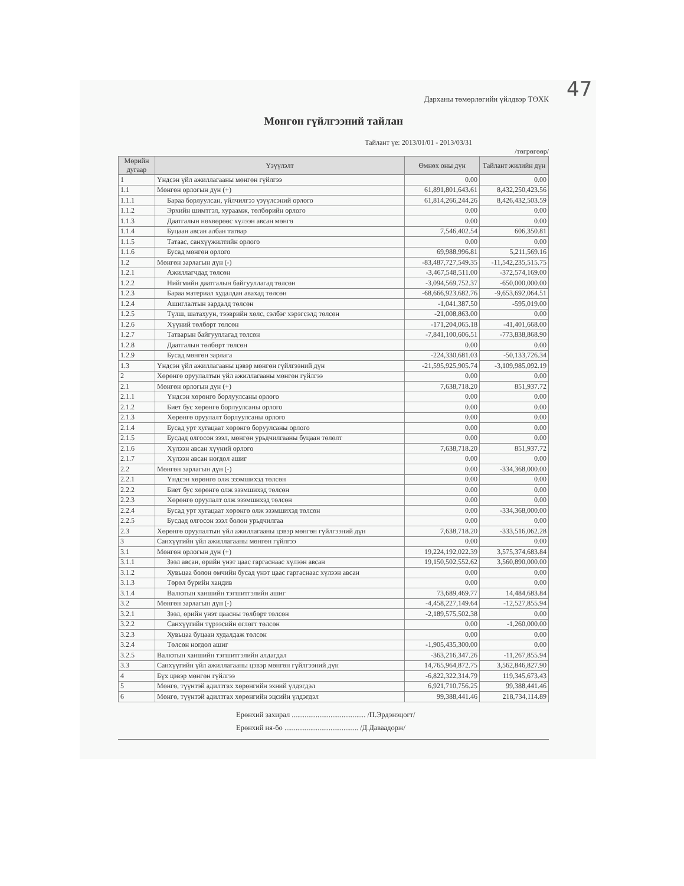47
Дарханы төмөрлөгийн үйлдвэр ТӨХК
Мөнгөн гүйлгээний тайлан
Тайлант үе: 2013/01/01 - 2013/03/31
/төгрөгөөр/
| Мөрийн дугаар | Үзүүлэлт | Өмнөх оны дүн | Тайлант жилийн дүн |
| --- | --- | --- | --- |
| 1 | Үндсэн үйл ажиллагааны мөнгөн гүйлгээ | 0.00 | 0.00 |
| 1.1 | Мөнгөн орлогын дүн (+) | 61,891,801,643.61 | 8,432,250,423.56 |
| 1.1.1 | Бараа борлуулсан, үйлчилгээ үзүүлсэний орлого | 61,814,266,244.26 | 8,426,432,503.59 |
| 1.1.2 | Эрхийн шимтгэл, хураамж, төлбөрийн орлого | 0.00 | 0.00 |
| 1.1.3 | Даатгалын нөхвөрөөс хүлээн авсан мөнгө | 0.00 | 0.00 |
| 1.1.4 | Буцаан авсан албан татвар | 7,546,402.54 | 606,350.81 |
| 1.1.5 | Татаас, санхүүжилтийн орлого | 0.00 | 0.00 |
| 1.1.6 | Бусад мөнгөн орлого | 69,988,996.81 | 5,211,569.16 |
| 1.2 | Мөнгөн зарлагын дүн (-) | -83,487,727,549.35 | -11,542,235,515.75 |
| 1.2.1 | Ажиллагчдад төлсөн | -3,467,548,511.00 | -372,574,169.00 |
| 1.2.2 | Нийгмийн даатгалын байгууллагад төлсөн | -3,094,569,752.37 | -650,000,000.00 |
| 1.2.3 | Бараа материал худалдан авахад төлсөн | -68,666,923,682.76 | -9,653,692,064.51 |
| 1.2.4 | Ашиглалтын зардалд төлсөн | -1,041,387.50 | -595,019.00 |
| 1.2.5 | Түлш, шатахуун, тээврийн хөлс, сэлбэг хэрэгсэлд төлсөн | -21,008,863.00 | 0.00 |
| 1.2.6 | Хүүний төлбөрт төлсөн | -171,204,065.18 | -41,401,668.00 |
| 1.2.7 | Татварын байгууллагад төлсөн | -7,841,100,606.51 | -773,838,868.90 |
| 1.2.8 | Даатгалын төлбөрт төлсөн | 0.00 | 0.00 |
| 1.2.9 | Бусад мөнгөн зарлага | -224,330,681.03 | -50,133,726.34 |
| 1.3 | Үндсэн үйл ажиллагааны цэвэр мөнгөн гүйлгээний дүн | -21,595,925,905.74 | -3,109,985,092.19 |
| 2 | Хөрөнгө оруулалтын үйл ажиллагааны мөнгөн гүйлгээ | 0.00 | 0.00 |
| 2.1 | Мөнгөн орлогын дүн (+) | 7,638,718.20 | 851,937.72 |
| 2.1.1 | Үндсэн хөрөнгө борлуулсаны орлого | 0.00 | 0.00 |
| 2.1.2 | Биет бус хөрөнгө борлуулсаны орлого | 0.00 | 0.00 |
| 2.1.3 | Хөрөнгө оруулалт борлуулсаны орлого | 0.00 | 0.00 |
| 2.1.4 | Бусад урт хугацаат хөрөнгө боруулсаны орлого | 0.00 | 0.00 |
| 2.1.5 | Бусдад олгосон зээл, мөнгөн урьдчилгааны буцаан төлөлт | 0.00 | 0.00 |
| 2.1.6 | Хүлээн авсан хүүний орлого | 7,638,718.20 | 851,937.72 |
| 2.1.7 | Хүлээн авсан ногдол ашиг | 0.00 | 0.00 |
| 2.2 | Мөнгөн зарлагын дүн (-) | 0.00 | -334,368,000.00 |
| 2.2.1 | Үндсэн хөрөнгө олж эзэмшихэд төлсөн | 0.00 | 0.00 |
| 2.2.2 | Биет бус хөрөнгө олж эзэмшихэд төлсөн | 0.00 | 0.00 |
| 2.2.3 | Хөрөнгө оруулалт олж эзэмшихэд төлсөн | 0.00 | 0.00 |
| 2.2.4 | Бусад урт хугацаат хөрөнгө олж эзэмшихэд төлсөн | 0.00 | -334,368,000.00 |
| 2.2.5 | Бусдад олгосон зээл болон урьдчилгаа | 0.00 | 0.00 |
| 2.3 | Хөрөнгө оруулалтын үйл ажиллагааны цэвэр мөнгөн гүйлгээний дүн | 7,638,718.20 | -333,516,062.28 |
| 3 | Санхүүгийн үйл ажиллагааны мөнгөн гүйлгээ | 0.00 | 0.00 |
| 3.1 | Мөнгөн орлогын дүн (+) | 19,224,192,022.39 | 3,575,374,683.84 |
| 3.1.1 | Зээл авсан, өрийн үнэт цаас гаргаснаас хүлээн авсан | 19,150,502,552.62 | 3,560,890,000.00 |
| 3.1.2 | Хувьцаа болон өмчийн бусад үнэт цаас гаргаснаас хүлээн авсан | 0.00 | 0.00 |
| 3.1.3 | Төрөл бүрийн хандив | 0.00 | 0.00 |
| 3.1.4 | Валютын ханшийн тэгшитгэлийн ашиг | 73,689,469.77 | 14,484,683.84 |
| 3.2 | Мөнгөн зарлагын дүн (-) | -4,458,227,149.64 | -12,527,855.94 |
| 3.2.1 | Зээл, өрийн үнэт цаасны төлбөрт төлсөн | -2,189,575,502.38 | 0.00 |
| 3.2.2 | Санхүүгийн түрээсийн өглөгт төлсөн | 0.00 | -1,260,000.00 |
| 3.2.3 | Хувьцаа буцаан худалдаж төлсөн | 0.00 | 0.00 |
| 3.2.4 | Төлсөн ногдол ашиг | -1,905,435,300.00 | 0.00 |
| 3.2.5 | Валютын ханшийн тэгшитгэлийн алдагдал | -363,216,347.26 | -11,267,855.94 |
| 3.3 | Санхүүгийн үйл ажиллагааны цэвэр мөнгөн гүйлгээний дүн | 14,765,964,872.75 | 3,562,846,827.90 |
| 4 | Бүх цэвэр мөнгөн гүйлгээ | -6,822,322,314.79 | 119,345,673.43 |
| 5 | Мөнгө, түүнтэй адилтгах хөрөнгийн эхний үлдэгдэл | 6,921,710,756.25 | 99,388,441.46 |
| 6 | Мөнгө, түүнтэй адилтгах хөрөнгийн эцсийн үлдэгдэл | 99,388,441.46 | 218,734,114.89 |
Ерөнхий захирал ........................................ /П.Эрдэнэцогт/
Ерөнхий ня-бо ........................................ /Д.Даваадорж/